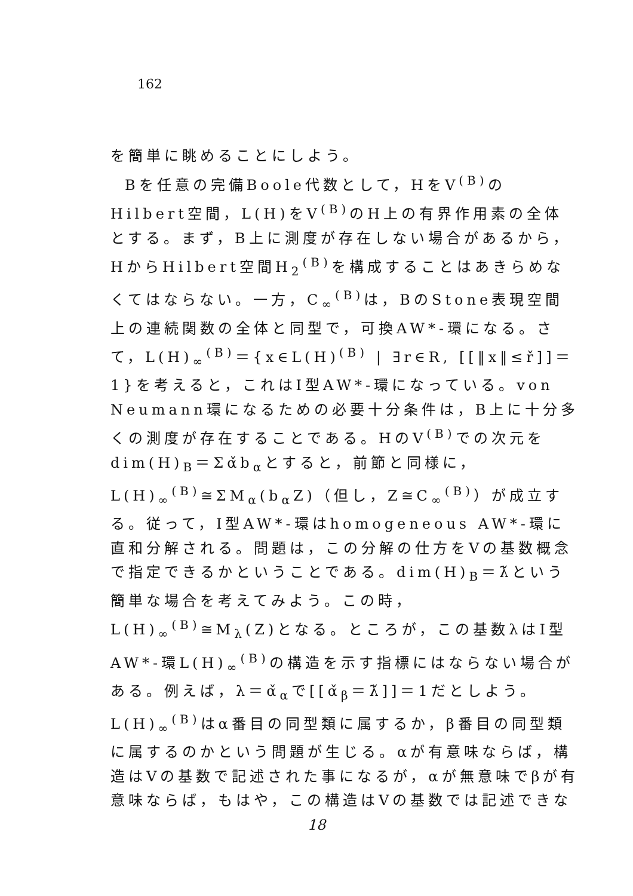162
を簡単に眺めることにしよう。
Bを任意の完備Boole代数として，HをV<sup>(B)</sup>のHilbert空間，L(H)をV<sup>(B)</sup>のH上の有界作用素の全体とする。まず，B上に測度が存在しない場合があるから，HからHilbert空間H<sub>2</sub><sup>(B)</sup>を構成することはあきらめなくてはならない。一方，C<sub>∞</sub><sup>(B)</sup>は，BのStone表現空間上の連続関数の全体と同型で，可換AW*-環になる。さて，L(H)<sub>∞</sub><sup>(B)</sup>＝{x∈L(H)<sup>(B)</sup> | ∃r∈R, [[‖x‖≤ř]]＝1}を考えると，これはI型AW*-環になっている。von Neumann環になるための必要十分条件は，B上に十分多くの測度が存在することである。HのV<sup>(B)</sup>での次元をdim(H)<sub>B</sub>＝Σα̌b<sub>α</sub>とすると，前節と同様に，L(H)<sub>∞</sub><sup>(B)</sup>≅ΣM<sub>α</sub>(b<sub>α</sub>Z)（但し，Z≅C<sub>∞</sub><sup>(B)</sup>）が成立する。従って，I型AW*-環はhomogeneous AW*-環に直和分解される。問題は，この分解の仕方をVの基数概念で指定できるかということである。dim(H)<sub>B</sub>＝λ̌という簡単な場合を考えてみよう。この時，L(H)<sub>∞</sub><sup>(B)</sup>≅M<sub>λ</sub>(Z)となる。ところが，この基数λはI型AW*-環L(H)<sub>∞</sub><sup>(B)</sup>の構造を示す指標にはならない場合がある。例えば，λ＝α̌<sub>α</sub>で[[α̌<sub>β</sub>＝λ̌]]＝1だとしよう。L(H)<sub>∞</sub><sup>(B)</sup>はα番目の同型類に属するか，β番目の同型類に属するのかという問題が生じる。αが有意味ならば，構造はVの基数で記述された事になるが，αが無意味でβが有意味ならば，もはや，この構造はVの基数では記述できな
18